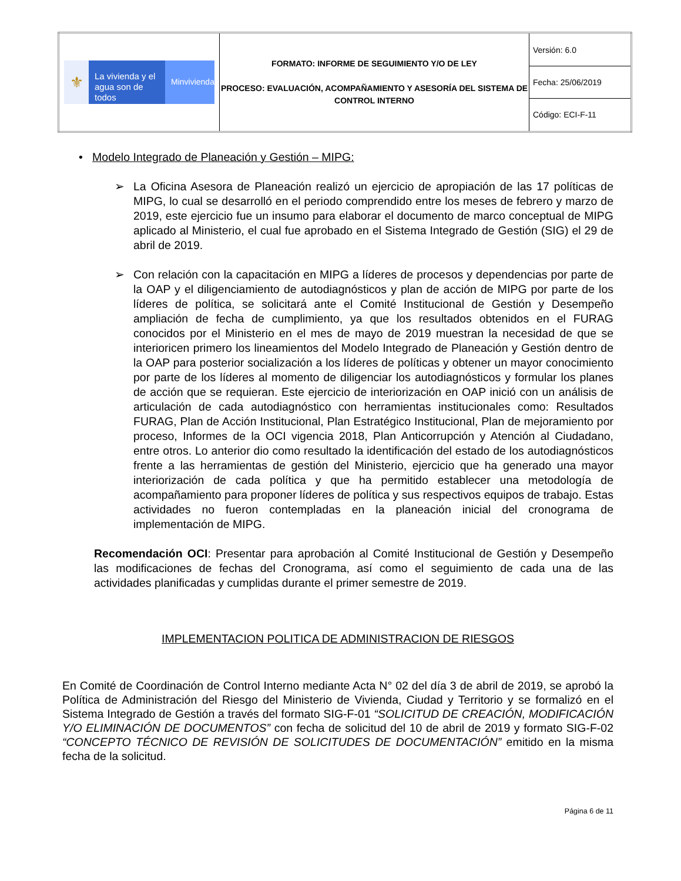| ⚜ La vivienda y el agua son de todos Minvivienda | FORMATO: INFORME DE SEGUIMIENTO Y/O DE LEY PROCESO: EVALUACIÓN, ACOMPAÑAMIENTO Y ASESORÍA DEL SISTEMA DE CONTROL INTERNO | Versión: 6.0 |
| | | Fecha: 25/06/2019 |
| | | Código: ECI-F-11 |
• Modelo Integrado de Planeación y Gestión – MIPG:
➢ La Oficina Asesora de Planeación realizó un ejercicio de apropiación de las 17 políticas de MIPG, lo cual se desarrolló en el periodo comprendido entre los meses de febrero y marzo de 2019, este ejercicio fue un insumo para elaborar el documento de marco conceptual de MIPG aplicado al Ministerio, el cual fue aprobado en el Sistema Integrado de Gestión (SIG) el 29 de abril de 2019.
➢ Con relación con la capacitación en MIPG a líderes de procesos y dependencias por parte de la OAP y el diligenciamiento de autodiagnósticos y plan de acción de MIPG por parte de los líderes de política, se solicitará ante el Comité Institucional de Gestión y Desempeño ampliación de fecha de cumplimiento, ya que los resultados obtenidos en el FURAG conocidos por el Ministerio en el mes de mayo de 2019 muestran la necesidad de que se interioricen primero los lineamientos del Modelo Integrado de Planeación y Gestión dentro de la OAP para posterior socialización a los líderes de políticas y obtener un mayor conocimiento por parte de los líderes al momento de diligenciar los autodiagnósticos y formular los planes de acción que se requieran. Este ejercicio de interiorización en OAP inició con un análisis de articulación de cada autodiagnóstico con herramientas institucionales como: Resultados FURAG, Plan de Acción Institucional, Plan Estratégico Institucional, Plan de mejoramiento por proceso, Informes de la OCI vigencia 2018, Plan Anticorrupción y Atención al Ciudadano, entre otros. Lo anterior dio como resultado la identificación del estado de los autodiagnósticos frente a las herramientas de gestión del Ministerio, ejercicio que ha generado una mayor interiorización de cada política y que ha permitido establecer una metodología de acompañamiento para proponer líderes de política y sus respectivos equipos de trabajo. Estas actividades no fueron contempladas en la planeación inicial del cronograma de implementación de MIPG.
Recomendación OCI: Presentar para aprobación al Comité Institucional de Gestión y Desempeño las modificaciones de fechas del Cronograma, así como el seguimiento de cada una de las actividades planificadas y cumplidas durante el primer semestre de 2019.
IMPLEMENTACION POLITICA DE ADMINISTRACION DE RIESGOS
En Comité de Coordinación de Control Interno mediante Acta N° 02 del día 3 de abril de 2019, se aprobó la Política de Administración del Riesgo del Ministerio de Vivienda, Ciudad y Territorio y se formalizó en el Sistema Integrado de Gestión a través del formato SIG-F-01 “SOLICITUD DE CREACIÓN, MODIFICACIÓN Y/O ELIMINACIÓN DE DOCUMENTOS” con fecha de solicitud del 10 de abril de 2019 y formato SIG-F-02 “CONCEPTO TÉCNICO DE REVISIÓN DE SOLICITUDES DE DOCUMENTACIÓN” emitido en la misma fecha de la solicitud.
Página 6 de 11